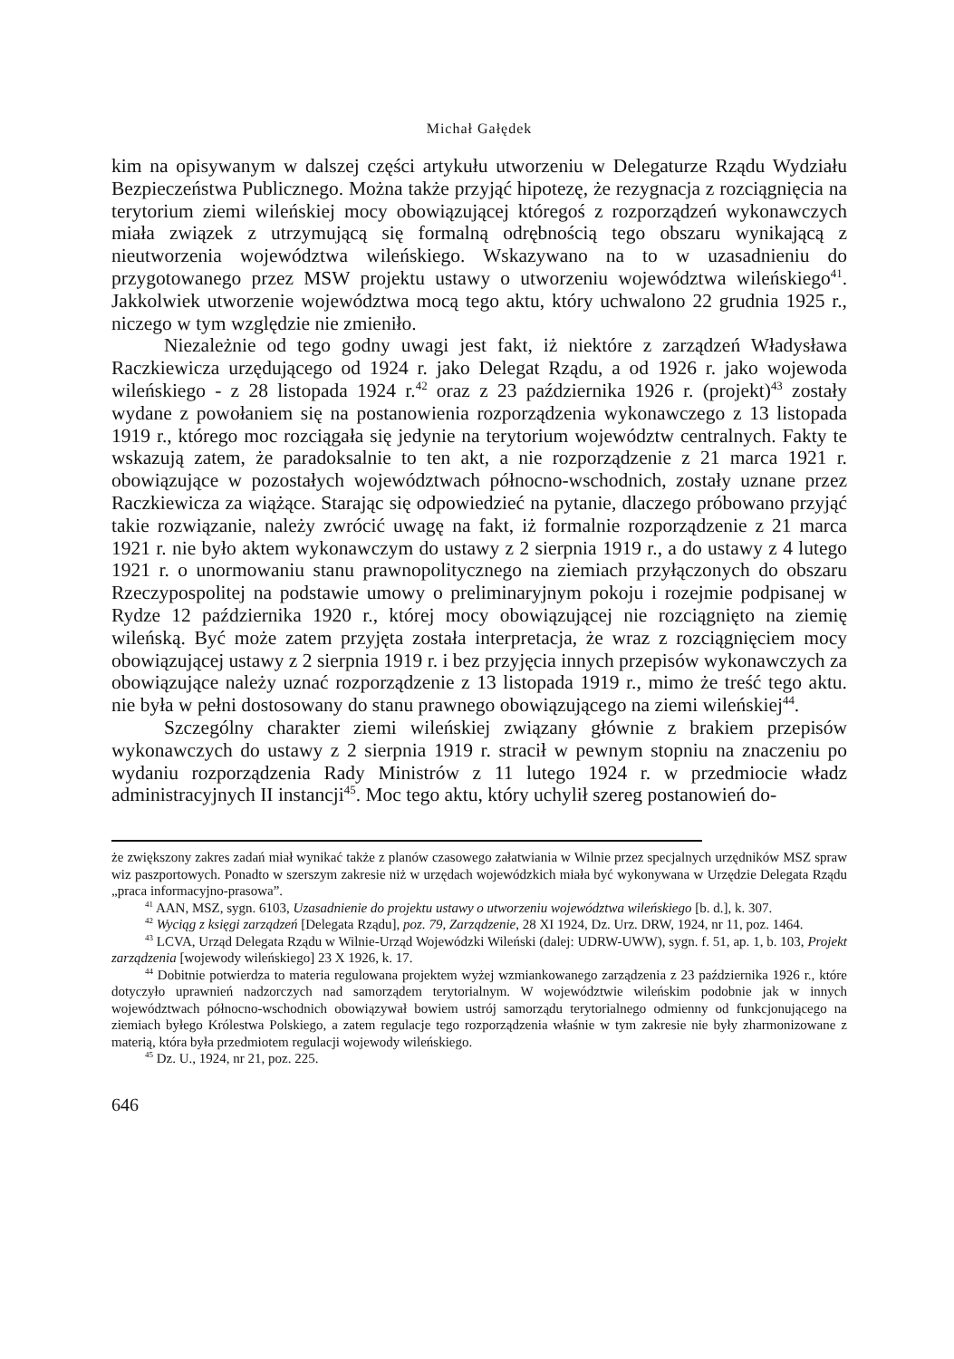Michał Gałędek
kim na opisywanym w dalszej części artykułu utworzeniu w Delegaturze Rządu Wydziału Bezpieczeństwa Publicznego. Można także przyjąć hipotezę, że rezygnacja z rozciągnięcia na terytorium ziemi wileńskiej mocy obowiązującej któregoś z rozporządzeń wykonawczych miała związek z utrzymującą się formalną odrębnością tego obszaru wynikającą z nieutworzenia województwa wileńskiego. Wskazywano na to w uzasadnieniu do przygotowanego przez MSW projektu ustawy o utworzeniu województwa wileńskiego<sup>41</sup>. Jakkolwiek utworzenie województwa mocą tego aktu, który uchwalono 22 grudnia 1925 r., niczego w tym względzie nie zmieniło.
Niezależnie od tego godny uwagi jest fakt, iż niektóre z zarządzeń Władysława Raczkiewicza urzędującego od 1924 r. jako Delegat Rządu, a od 1926 r. jako wojewoda wileńskiego - z 28 listopada 1924 r.<sup>42</sup> oraz z 23 października 1926 r. (projekt)<sup>43</sup> zostały wydane z powołaniem się na postanowienia rozporządzenia wykonawczego z 13 listopada 1919 r., którego moc rozciągała się jedynie na terytorium województw centralnych. Fakty te wskazują zatem, że paradoksalnie to ten akt, a nie rozporządzenie z 21 marca 1921 r. obowiązujące w pozostałych województwach północno-wschodnich, zostały uznane przez Raczkiewicza za wiążące. Starając się odpowiedzieć na pytanie, dlaczego próbowano przyjąć takie rozwiązanie, należy zwrócić uwagę na fakt, iż formalnie rozporządzenie z 21 marca 1921 r. nie było aktem wykonawczym do ustawy z 2 sierpnia 1919 r., a do ustawy z 4 lutego 1921 r. o unormowaniu stanu prawnopolitycznego na ziemiach przyłączonych do obszaru Rzeczypospolitej na podstawie umowy o preliminaryjnym pokoju i rozejmie podpisanej w Rydze 12 października 1920 r., której mocy obowiązującej nie rozciągnięto na ziemię wileńską. Być może zatem przyjęta została interpretacja, że wraz z rozciągnięciem mocy obowiązującej ustawy z 2 sierpnia 1919 r. i bez przyjęcia innych przepisów wykonawczych za obowiązujące należy uznać rozporządzenie z 13 listopada 1919 r., mimo że treść tego aktu. nie była w pełni dostosowany do stanu prawnego obowiązującego na ziemi wileńskiej<sup>44</sup>.
Szczególny charakter ziemi wileńskiej związany głównie z brakiem przepisów wykonawczych do ustawy z 2 sierpnia 1919 r. stracił w pewnym stopniu na znaczeniu po wydaniu rozporządzenia Rady Ministrów z 11 lutego 1924 r. w przedmiocie władz administracyjnych II instancji<sup>45</sup>. Moc tego aktu, który uchylił szereg postanowień do-
że zwiększony zakres zadań miał wynikać także z planów czasowego załatwiania w Wilnie przez specjalnych urzędników MSZ spraw wiz paszportowych. Ponadto w szerszym zakresie niż w urzędach wojewódzkich miała być wykonywana w Urzędzie Delegata Rządu „praca informacyjno-prasowa”.
<sup>41</sup> AAN, MSZ, sygn. 6103, Uzasadnienie do projektu ustawy o utworzeniu województwa wileńskiego [b. d.], k. 307.
<sup>42</sup> Wyciąg z księgi zarządzeń [Delegata Rządu], poz. 79, Zarządzenie, 28 XI 1924, Dz. Urz. DRW, 1924, nr 11, poz. 1464.
<sup>43</sup> LCVA, Urząd Delegata Rządu w Wilnie-Urząd Wojewódzki Wileński (dalej: UDRW-UWW), sygn. f. 51, ap. 1, b. 103, Projekt zarządzenia [wojewody wileńskiego] 23 X 1926, k. 17.
<sup>44</sup> Dobitnie potwierdza to materia regulowana projektem wyżej wzmiankowanego zarządzenia z 23 października 1926 r., które dotyczyło uprawnień nadzorczych nad samorządem terytorialnym. W województwie wileńskim podobnie jak w innych województwach północno-wschodnich obowiązywał bowiem ustrój samorządu terytorialnego odmienny od funkcjonującego na ziemiach byłego Królestwa Polskiego, a zatem regulacje tego rozporządzenia właśnie w tym zakresie nie były zharmonizowane z materią, która była przedmiotem regulacji wojewody wileńskiego.
<sup>45</sup> Dz. U., 1924, nr 21, poz. 225.
646